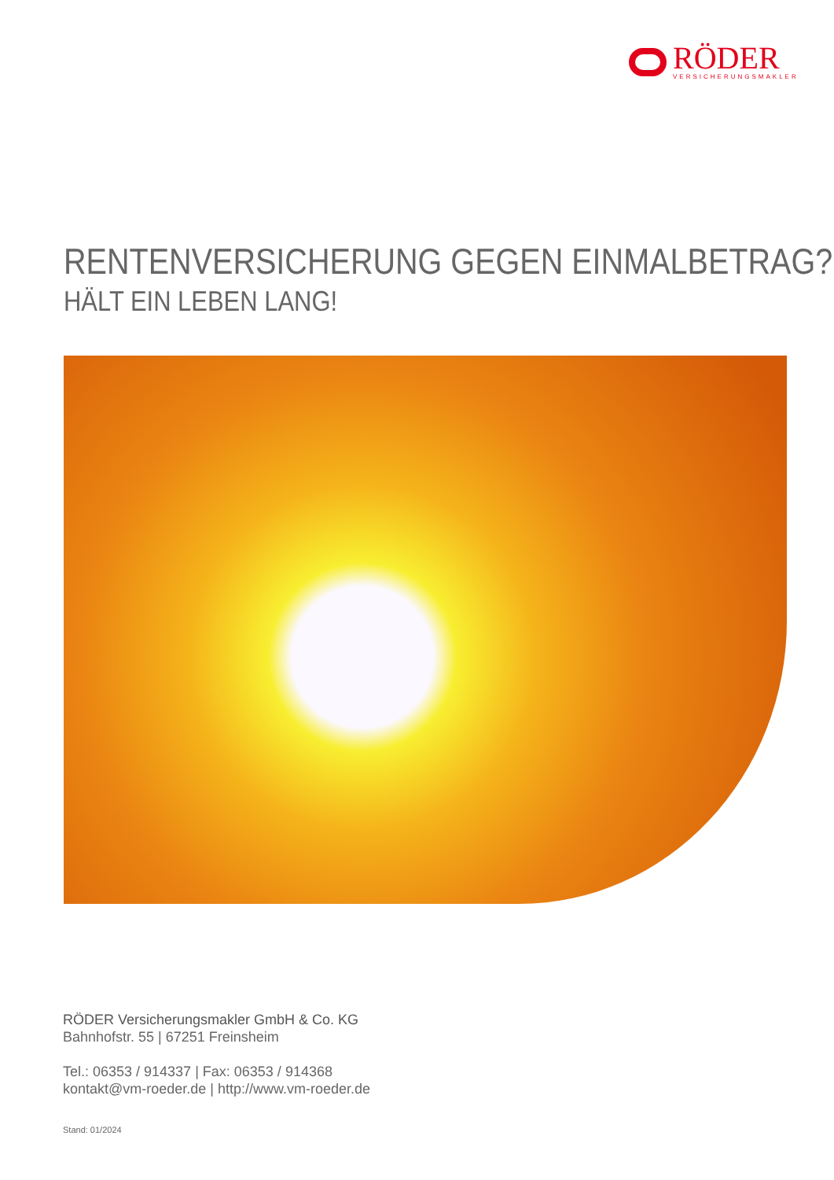RÖDER
VERSICHERUNGSMAKLER
RENTENVERSICHERUNG GEGEN EINMALBETRAG?
HÄLT EIN LEBEN LANG!
RÖDER Versicherungsmakler GmbH & Co. KG
Bahnhofstr. 55 | 67251 Freinsheim
Tel.: 06353 / 914337 | Fax: 06353 / 914368
kontakt@vm-roeder.de | http://www.vm-roeder.de
Stand: 01/2024